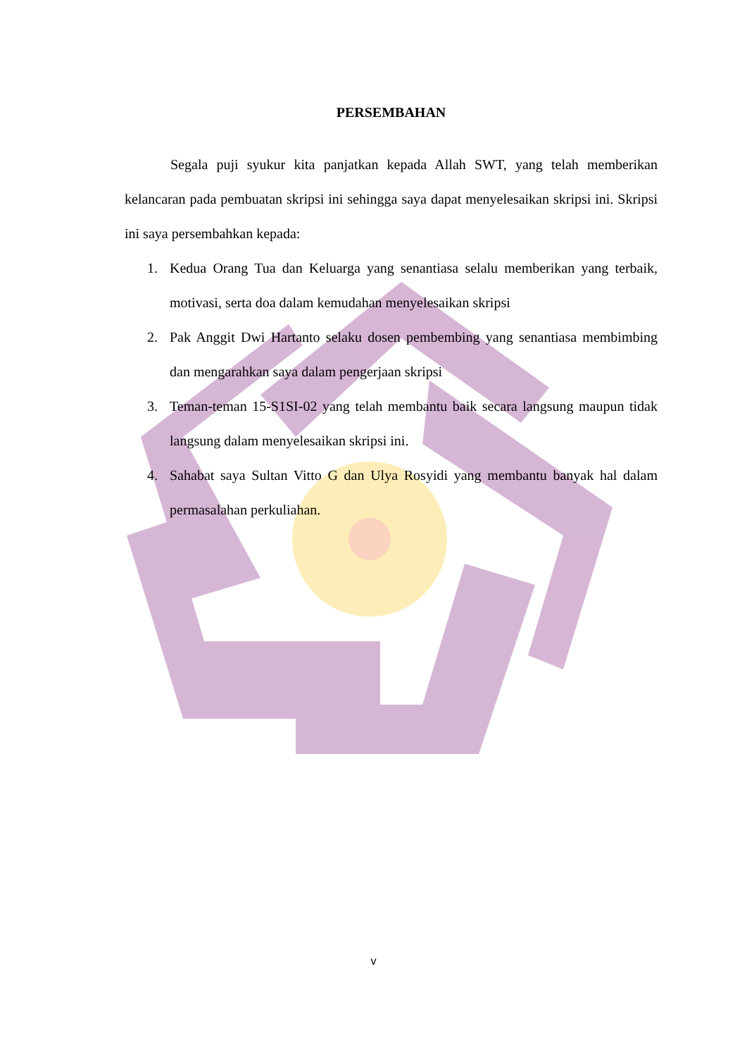PERSEMBAHAN
Segala puji syukur kita panjatkan kepada Allah SWT, yang telah memberikan kelancaran pada pembuatan skripsi ini sehingga saya dapat menyelesaikan skripsi ini. Skripsi ini saya persembahkan kepada:
1. Kedua Orang Tua dan Keluarga yang senantiasa selalu memberikan yang terbaik, motivasi, serta doa dalam kemudahan menyelesaikan skripsi
2. Pak Anggit Dwi Hartanto selaku dosen pembembing yang senantiasa membimbing dan mengarahkan saya dalam pengerjaan skripsi
3. Teman-teman 15-S1SI-02 yang telah membantu baik secara langsung maupun tidak langsung dalam menyelesaikan skripsi ini.
4. Sahabat saya Sultan Vitto G dan Ulya Rosyidi yang membantu banyak hal dalam permasalahan perkuliahan.
v